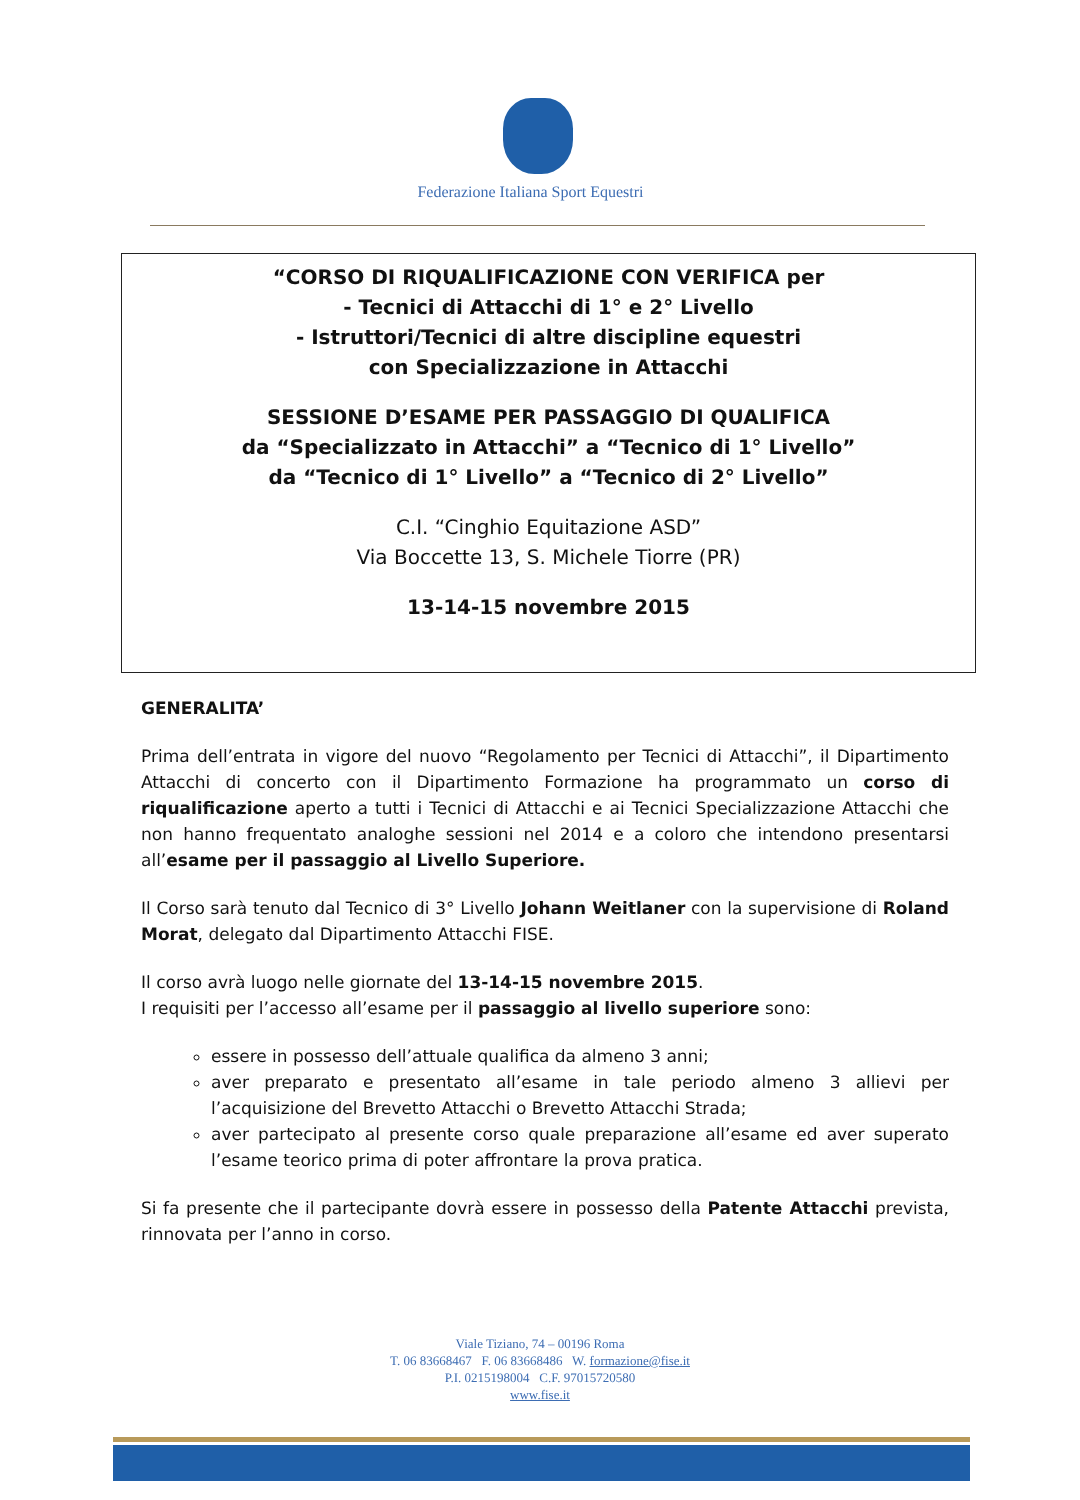Federazione Italiana Sport Equestri
“CORSO DI RIQUALIFICAZIONE CON VERIFICA per
- Tecnici di Attacchi di 1° e 2° Livello
- Istruttori/Tecnici di altre discipline equestri
con Specializzazione in Attacchi
SESSIONE D’ESAME PER PASSAGGIO DI QUALIFICA
da “Specializzato in Attacchi” a “Tecnico di 1° Livello”
da “Tecnico di 1° Livello” a “Tecnico di 2° Livello”
C.I. “Cinghio Equitazione ASD”
Via Boccette 13, S. Michele Tiorre (PR)
13-14-15 novembre 2015
GENERALITA’
Prima dell’entrata in vigore del nuovo “Regolamento per Tecnici di Attacchi”, il Dipartimento Attacchi di concerto con il Dipartimento Formazione ha programmato un corso di riqualificazione aperto a tutti i Tecnici di Attacchi e ai Tecnici Specializzazione Attacchi che non hanno frequentato analoghe sessioni nel 2014 e a coloro che intendono presentarsi all’esame per il passaggio al Livello Superiore.
Il Corso sarà tenuto dal Tecnico di 3° Livello Johann Weitlaner con la supervisione di Roland Morat, delegato dal Dipartimento Attacchi FISE.
Il corso avrà luogo nelle giornate del 13-14-15 novembre 2015.
I requisiti per l’accesso all’esame per il passaggio al livello superiore sono:
essere in possesso dell’attuale qualifica da almeno 3 anni;
aver preparato e presentato all’esame in tale periodo almeno 3 allievi per l’acquisizione del Brevetto Attacchi o Brevetto Attacchi Strada;
aver partecipato al presente corso quale preparazione all’esame ed aver superato l’esame teorico prima di poter affrontare la prova pratica.
Si fa presente che il partecipante dovrà essere in possesso della Patente Attacchi prevista, rinnovata per l’anno in corso.
Viale Tiziano, 74 – 00196 Roma
T. 06 83668467 F. 06 83668486 W. formazione@fise.it
P.I. 0215198004 C.F. 97015720580
www.fise.it